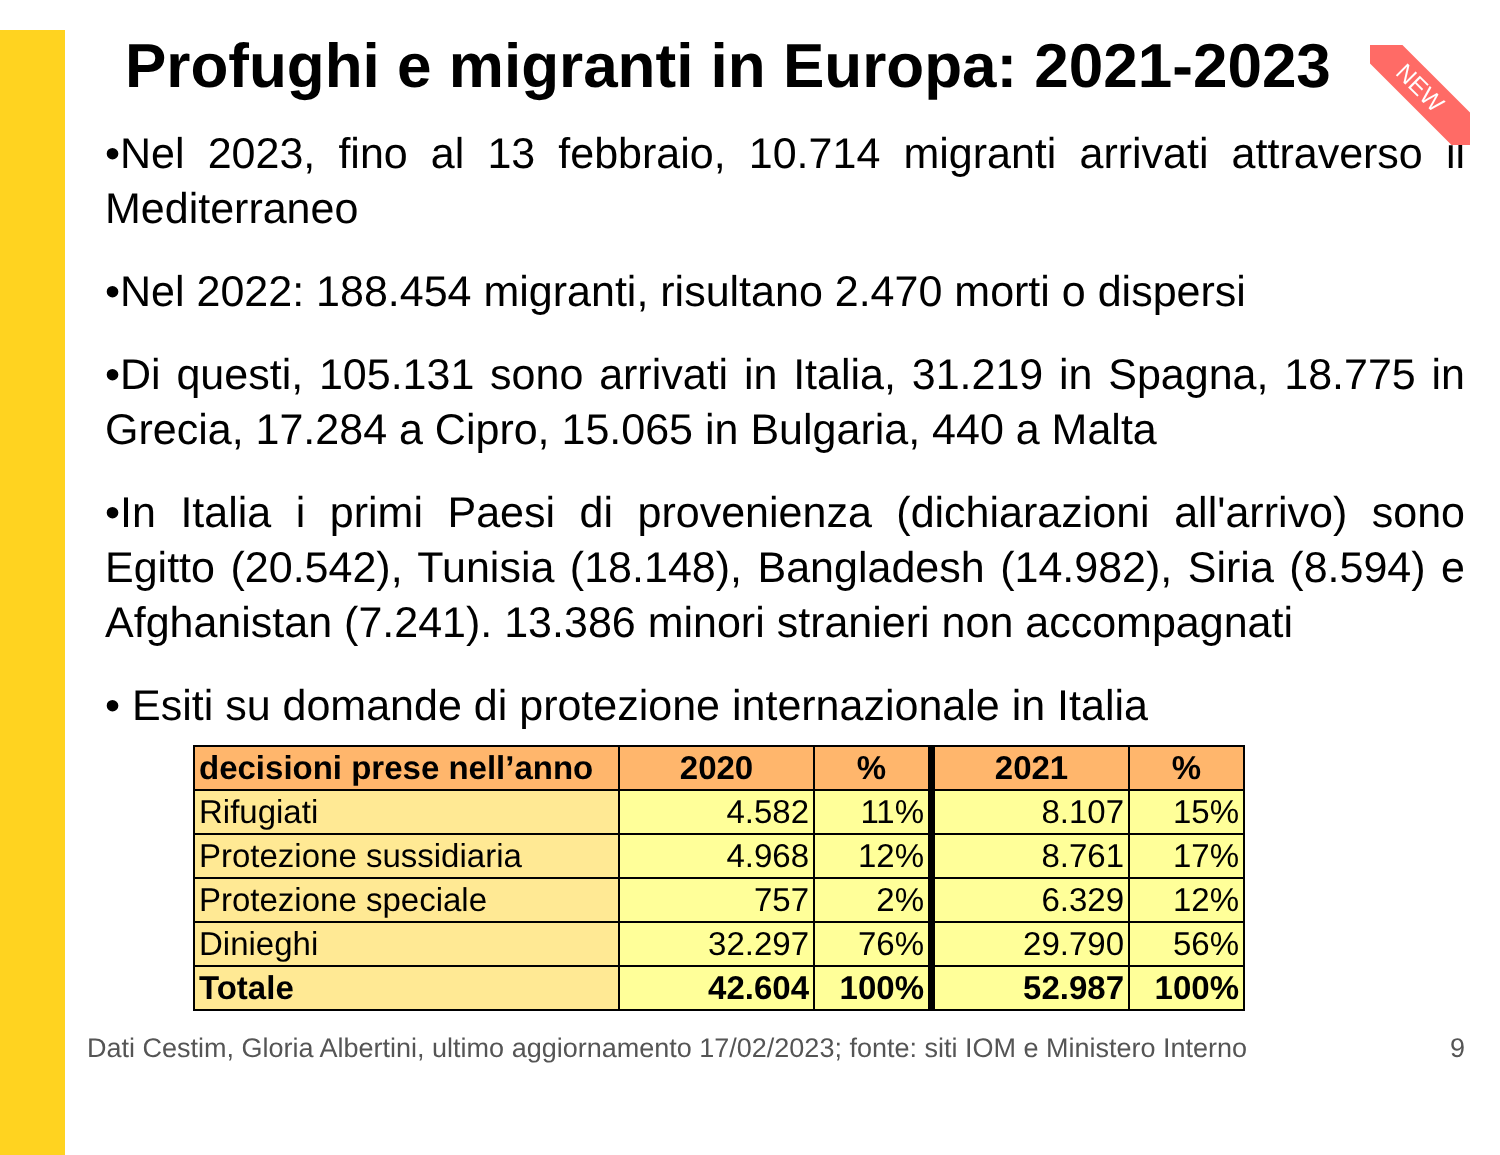NEW
Profughi e migranti in Europa: 2021-2023
•Nel 2023, fino al 13 febbraio, 10.714 migranti arrivati attraverso il Mediterraneo
•Nel 2022: 188.454 migranti, risultano 2.470 morti o dispersi
•Di questi, 105.131 sono arrivati in Italia, 31.219 in Spagna, 18.775 in Grecia, 17.284 a Cipro, 15.065 in Bulgaria, 440 a Malta
•In Italia i primi Paesi di provenienza (dichiarazioni all'arrivo) sono Egitto (20.542), Tunisia (18.148), Bangladesh (14.982), Siria (8.594) e Afghanistan (7.241). 13.386 minori stranieri non accompagnati
• Esiti su domande di protezione internazionale in Italia
| decisioni prese nell’anno | 2020 | % | 2021 | % |
| --- | --- | --- | --- | --- |
| Rifugiati | 4.582 | 11% | 8.107 | 15% |
| Protezione sussidiaria | 4.968 | 12% | 8.761 | 17% |
| Protezione speciale | 757 | 2% | 6.329 | 12% |
| Dinieghi | 32.297 | 76% | 29.790 | 56% |
| Totale | 42.604 | 100% | 52.987 | 100% |
Dati Cestim, Gloria Albertini, ultimo aggiornamento 17/02/2023; fonte: siti IOM e Ministero Interno 9